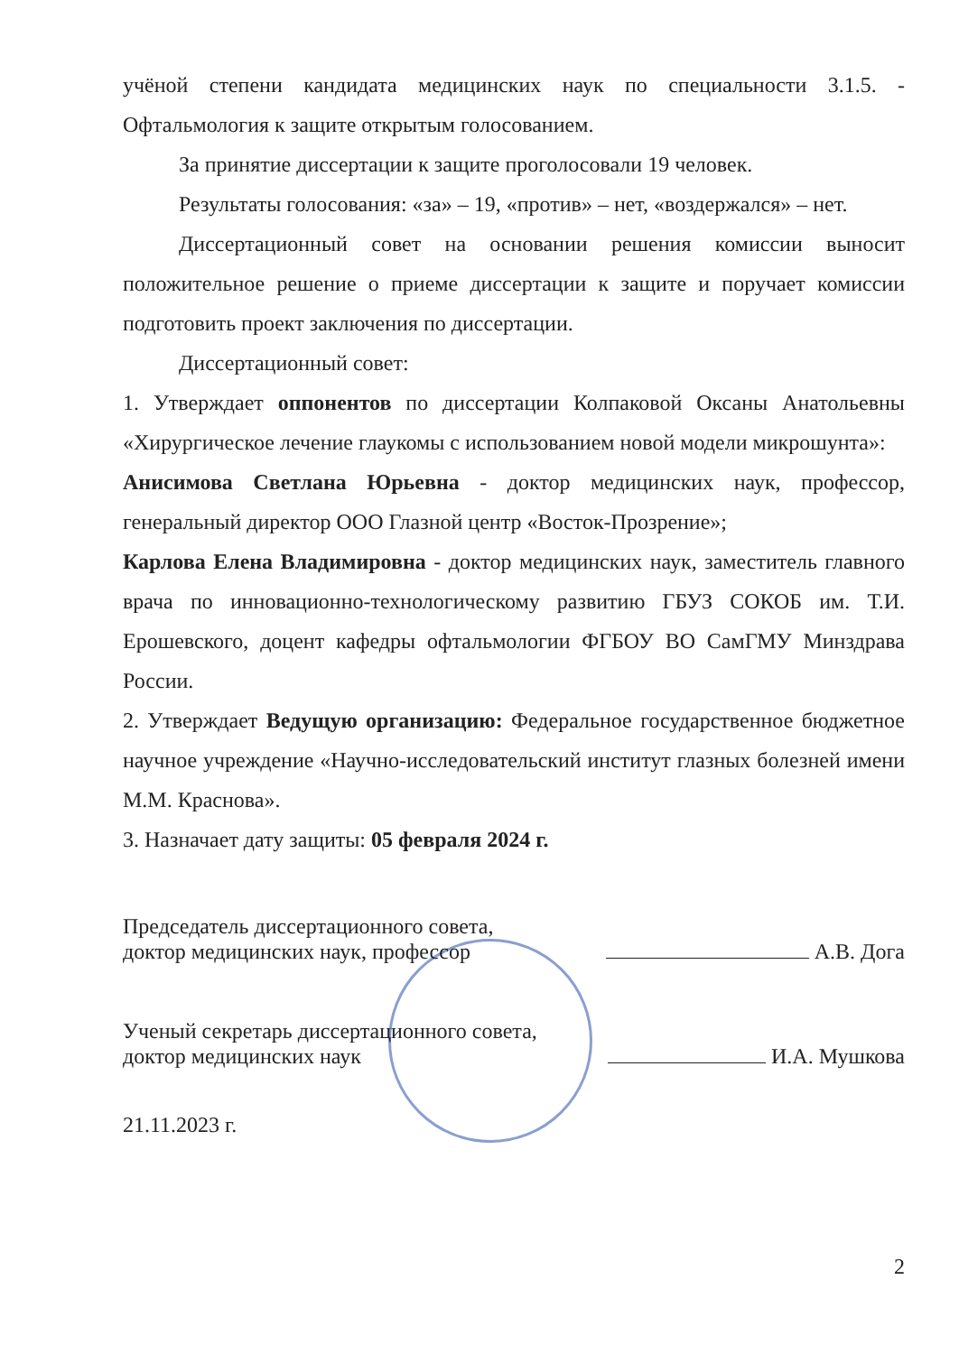учёной степени кандидата медицинских наук по специальности 3.1.5. - Офтальмология к защите открытым голосованием.
За принятие диссертации к защите проголосовали 19 человек.
Результаты голосования: «за» – 19, «против» – нет, «воздержался» – нет.
Диссертационный совет на основании решения комиссии выносит положительное решение о приеме диссертации к защите и поручает комиссии подготовить проект заключения по диссертации.
Диссертационный совет:
1. Утверждает оппонентов по диссертации Колпаковой Оксаны Анатольевны «Хирургическое лечение глаукомы с использованием новой модели микрошунта»:
Анисимова Светлана Юрьевна - доктор медицинских наук, профессор, генеральный директор ООО Глазной центр «Восток-Прозрение»;
Карлова Елена Владимировна - доктор медицинских наук, заместитель главного врача по инновационно-технологическому развитию ГБУЗ СОКОБ им. Т.И. Ерошевского, доцент кафедры офтальмологии ФГБОУ ВО СамГМУ Минздрава России.
2. Утверждает Ведущую организацию: Федеральное государственное бюджетное научное учреждение «Научно-исследовательский институт глазных болезней имени М.М. Краснова».
3. Назначает дату защиты: 05 февраля 2024 г.
Председатель диссертационного совета,
доктор медицинских наук, профессор
А.В. Дога
Ученый секретарь диссертационного совета,
доктор медицинских наук
И.А. Мушкова
21.11.2023 г.
2